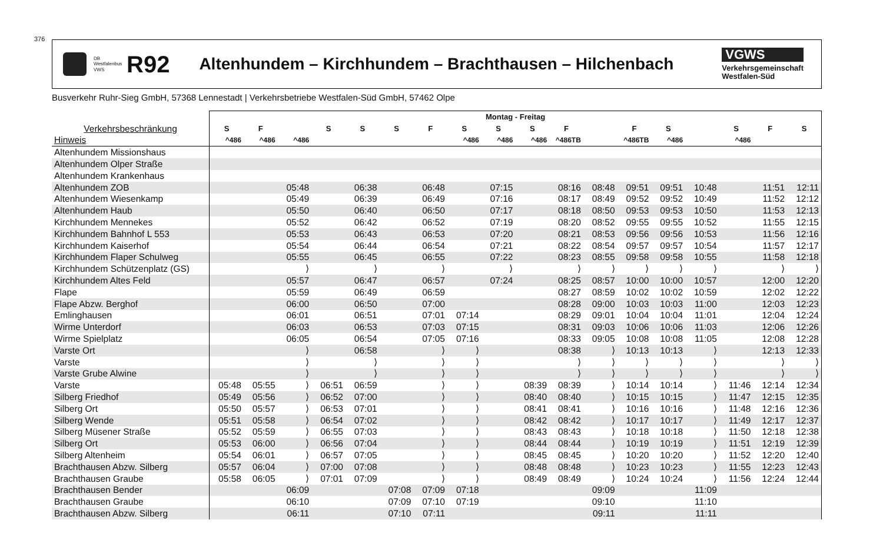376
DB Westfalenbus VWS
R92
Altenhundem – Kirchhundem – Brachthausen – Hilchenbach
VGWS
Verkehrsgemeinschaft
Westfalen-Süd
Busverkehr Ruhr-Sieg GmbH, 57368 Lennestadt | Verkehrsbetriebe Westfalen-Süd GmbH, 57462 Olpe
| | Montag - Freitag | | | | | | | | | | | | | | | | | |
| Verkehrsbeschränkung | S | F | | S | S | S | F | S | S | S | F | | F | S | | S | F | S |
| Hinweis | ^486 | ^486 | ^486 | | | | | ^486 | ^486 | ^486 | ^486TB | | ^486TB | ^486 | | ^486 | | |
| Altenhundem Missionshaus | | | | | | | | | | | | | | | | | | |
| Altenhundem Olper Straße | | | | | | | | | | | | | | | | | | |
| Altenhundem Krankenhaus | | | | | | | | | | | | | | | | | | |
| Altenhundem ZOB | | | 05:48 | | 06:38 | | 06:48 | | 07:15 | | 08:16 | 08:48 | 09:51 | 09:51 | 10:48 | | 11:51 | 12:11 |
| Altenhundem Wiesenkamp | | | 05:49 | | 06:39 | | 06:49 | | 07:16 | | 08:17 | 08:49 | 09:52 | 09:52 | 10:49 | | 11:52 | 12:12 |
| Altenhundem Haub | | | 05:50 | | 06:40 | | 06:50 | | 07:17 | | 08:18 | 08:50 | 09:53 | 09:53 | 10:50 | | 11:53 | 12:13 |
| Kirchhundem Mennekes | | | 05:52 | | 06:42 | | 06:52 | | 07:19 | | 08:20 | 08:52 | 09:55 | 09:55 | 10:52 | | 11:55 | 12:15 |
| Kirchhundem Bahnhof L 553 | | | 05:53 | | 06:43 | | 06:53 | | 07:20 | | 08:21 | 08:53 | 09:56 | 09:56 | 10:53 | | 11:56 | 12:16 |
| Kirchhundem Kaiserhof | | | 05:54 | | 06:44 | | 06:54 | | 07:21 | | 08:22 | 08:54 | 09:57 | 09:57 | 10:54 | | 11:57 | 12:17 |
| Kirchhundem Flaper Schulweg | | | 05:55 | | 06:45 | | 06:55 | | 07:22 | | 08:23 | 08:55 | 09:58 | 09:58 | 10:55 | | 11:58 | 12:18 |
| Kirchhundem Schützenplatz (GS) | | | ⟩ | | ⟩ | | ⟩ | | ⟩ | | ⟩ | ⟩ | ⟩ | ⟩ | ⟩ | | ⟩ | ⟩ |
| Kirchhundem Altes Feld | | | 05:57 | | 06:47 | | 06:57 | | 07:24 | | 08:25 | 08:57 | 10:00 | 10:00 | 10:57 | | 12:00 | 12:20 |
| Flape | | | 05:59 | | 06:49 | | 06:59 | | | | 08:27 | 08:59 | 10:02 | 10:02 | 10:59 | | 12:02 | 12:22 |
| Flape Abzw. Berghof | | | 06:00 | | 06:50 | | 07:00 | | | | 08:28 | 09:00 | 10:03 | 10:03 | 11:00 | | 12:03 | 12:23 |
| Emlinghausen | | | 06:01 | | 06:51 | | 07:01 | 07:14 | | | 08:29 | 09:01 | 10:04 | 10:04 | 11:01 | | 12:04 | 12:24 |
| Wirme Unterdorf | | | 06:03 | | 06:53 | | 07:03 | 07:15 | | | 08:31 | 09:03 | 10:06 | 10:06 | 11:03 | | 12:06 | 12:26 |
| Wirme Spielplatz | | | 06:05 | | 06:54 | | 07:05 | 07:16 | | | 08:33 | 09:05 | 10:08 | 10:08 | 11:05 | | 12:08 | 12:28 |
| Varste Ort | | | ⟩ | | 06:58 | | ⟩ | ⟩ | | | 08:38 | ⟩ | 10:13 | 10:13 | ⟩ | | 12:13 | 12:33 |
| Varste | | | ⟩ | | ⟩ | | ⟩ | ⟩ | | | ⟩ | ⟩ | ⟩ | ⟩ | ⟩ | | ⟩ | ⟩ |
| Varste Grube Alwine | | | ⟩ | | ⟩ | | ⟩ | ⟩ | | | ⟩ | ⟩ | ⟩ | ⟩ | ⟩ | | ⟩ | ⟩ |
| Varste | 05:48 | 05:55 | ⟩ | 06:51 | 06:59 | | ⟩ | ⟩ | | 08:39 | 08:39 | ⟩ | 10:14 | 10:14 | ⟩ | 11:46 | 12:14 | 12:34 |
| Silberg Friedhof | 05:49 | 05:56 | ⟩ | 06:52 | 07:00 | | ⟩ | ⟩ | | 08:40 | 08:40 | ⟩ | 10:15 | 10:15 | ⟩ | 11:47 | 12:15 | 12:35 |
| Silberg Ort | 05:50 | 05:57 | ⟩ | 06:53 | 07:01 | | ⟩ | ⟩ | | 08:41 | 08:41 | ⟩ | 10:16 | 10:16 | ⟩ | 11:48 | 12:16 | 12:36 |
| Silberg Wende | 05:51 | 05:58 | ⟩ | 06:54 | 07:02 | | ⟩ | ⟩ | | 08:42 | 08:42 | ⟩ | 10:17 | 10:17 | ⟩ | 11:49 | 12:17 | 12:37 |
| Silberg Müsener Straße | 05:52 | 05:59 | ⟩ | 06:55 | 07:03 | | ⟩ | ⟩ | | 08:43 | 08:43 | ⟩ | 10:18 | 10:18 | ⟩ | 11:50 | 12:18 | 12:38 |
| Silberg Ort | 05:53 | 06:00 | ⟩ | 06:56 | 07:04 | | ⟩ | ⟩ | | 08:44 | 08:44 | ⟩ | 10:19 | 10:19 | ⟩ | 11:51 | 12:19 | 12:39 |
| Silberg Altenheim | 05:54 | 06:01 | ⟩ | 06:57 | 07:05 | | ⟩ | ⟩ | | 08:45 | 08:45 | ⟩ | 10:20 | 10:20 | ⟩ | 11:52 | 12:20 | 12:40 |
| Brachthausen Abzw. Silberg | 05:57 | 06:04 | ⟩ | 07:00 | 07:08 | | ⟩ | ⟩ | | 08:48 | 08:48 | ⟩ | 10:23 | 10:23 | ⟩ | 11:55 | 12:23 | 12:43 |
| Brachthausen Graube | 05:58 | 06:05 | ⟩ | 07:01 | 07:09 | | ⟩ | ⟩ | | 08:49 | 08:49 | ⟩ | 10:24 | 10:24 | ⟩ | 11:56 | 12:24 | 12:44 |
| Brachthausen Bender | | | 06:09 | | | 07:08 | 07:09 | 07:18 | | | | 09:09 | | | 11:09 | | | |
| Brachthausen Graube | | | 06:10 | | | 07:09 | 07:10 | 07:19 | | | | 09:10 | | | 11:10 | | | |
| Brachthausen Abzw. Silberg | | | 06:11 | | | 07:10 | 07:11 | | | | | 09:11 | | | 11:11 | | | |